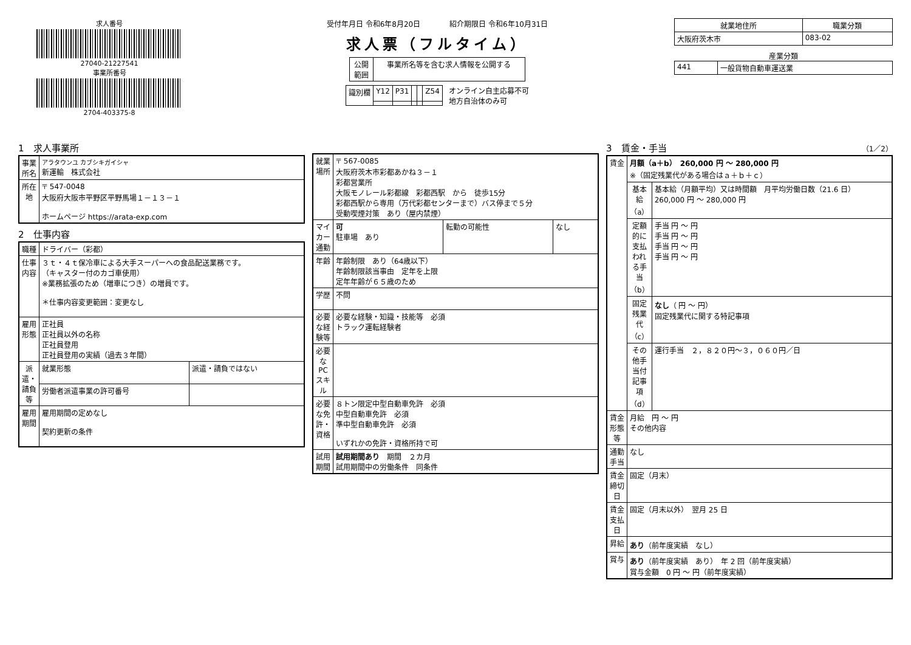求人番号
27040-21227541
事業所番号
2704-403375-8
受付年月日 令和6年8月20日　　　　紹介期限日 令和6年10月31日
求人票（フルタイム）
| 公開 範囲 | 事業所名等を含む求人情報を公開する |
| 識別欄 | Y12 | P31 | | | Z54 |
オンライン自主応募不可
地方自治体のみ可
| 就業地住所 | 職業分類 |
| --- | --- |
| 大阪府茨木市 | 083-02 |
産業分類
| 441 | 一般貨物自動車運送業 |
1　求人事業所
| 事業所名 | アラタウンユ カブシキガイシャ 新運輸 株式会社 |
| 所在地 | 〒 547-0048 大阪府大阪市平野区平野馬場１－１３－１ ホームページ https://arata-exp.com |
2　仕事内容
| 職種 | ドライバー（彩都） | |
| 仕事内容 | ３ｔ・４ｔ保冷車による大手スーパーへの食品配送業務です。 （キャスター付のカゴ車使用） ※業務拡張のため（増車につき）の増員です。 ＊仕事内容変更範囲：変更なし | |
| 雇用形態 | 正社員 正社員以外の名称 正社員登用 正社員登用の実績（過去３年間） | |
| 派遣・請負等 | 就業形態 | 派遣・請負ではない |
| | 労働者派遣事業の許可番号 | |
| 雇用期間 | 雇用期間の定めなし 契約更新の条件 | |
| 就業場所 | 〒 567-0085 大阪府茨木市彩都あかね３－１ 彩都営業所 大阪モノレール彩都線 彩都西駅 から 徒歩15分 彩都西駅から専用（万代彩都センターまで）バス停まで５分 受動喫煙対策 あり（屋内禁煙） | | |
| マイカー通勤 | 可 駐車場 あり | 転勤の可能性 | なし |
| 年齢 | 年齢制限 あり（64歳以下） 年齢制限該当事由 定年を上限 定年年齢が６５歳のため | | |
| 学歴 | 不問 | | |
| 必要な経験等 | 必要な経験・知識・技能等 必須 トラック運転経験者 | | |
| 必要なPCスキル | | | |
| 必要な免許・資格 | ８トン限定中型自動車免許 必須 中型自動車免許 必須 準中型自動車免許 必須 いずれかの免許・資格所持で可 | | |
| 試用期間 | 試用期間あり 期間 ２カ月 試用期間中の労働条件 同条件 | | |
3　賃金・手当　（1／2）
| 賃金 | 月額（a＋b） 260,000 円 ～ 280,000 円 ※（固定残業代がある場合はａ＋ｂ＋ｃ） | |
| | 基本給（a） | 基本給（月額平均）又は時間額 月平均労働日数（21.6 日） 260,000 円 ～ 280,000 円 |
| | 定額的に支払われる手当（b） | 手当 円 ～ 円 手当 円 ～ 円 手当 円 ～ 円 手当 円 ～ 円 |
| | 固定残業代（c） | なし （ 円 ～ 円） 固定残業代に関する特記事項 |
| | その他手当付記事項（d） | 運行手当 ２，８２０円～３，０６０円／日 |
| 賃金形態等 | 月給 円 ～ 円 その他内容 | |
| 通勤手当 | なし | |
| 賃金締切日 | 固定（月末） | |
| 賃金支払日 | 固定（月末以外） 翌月 25 日 | |
| 昇給 | あり （前年度実績 なし） | |
| 賞与 | あり （前年度実績 あり） 年 2 回（前年度実績） 賞与金額 0 円 ～ 円（前年度実績） | |